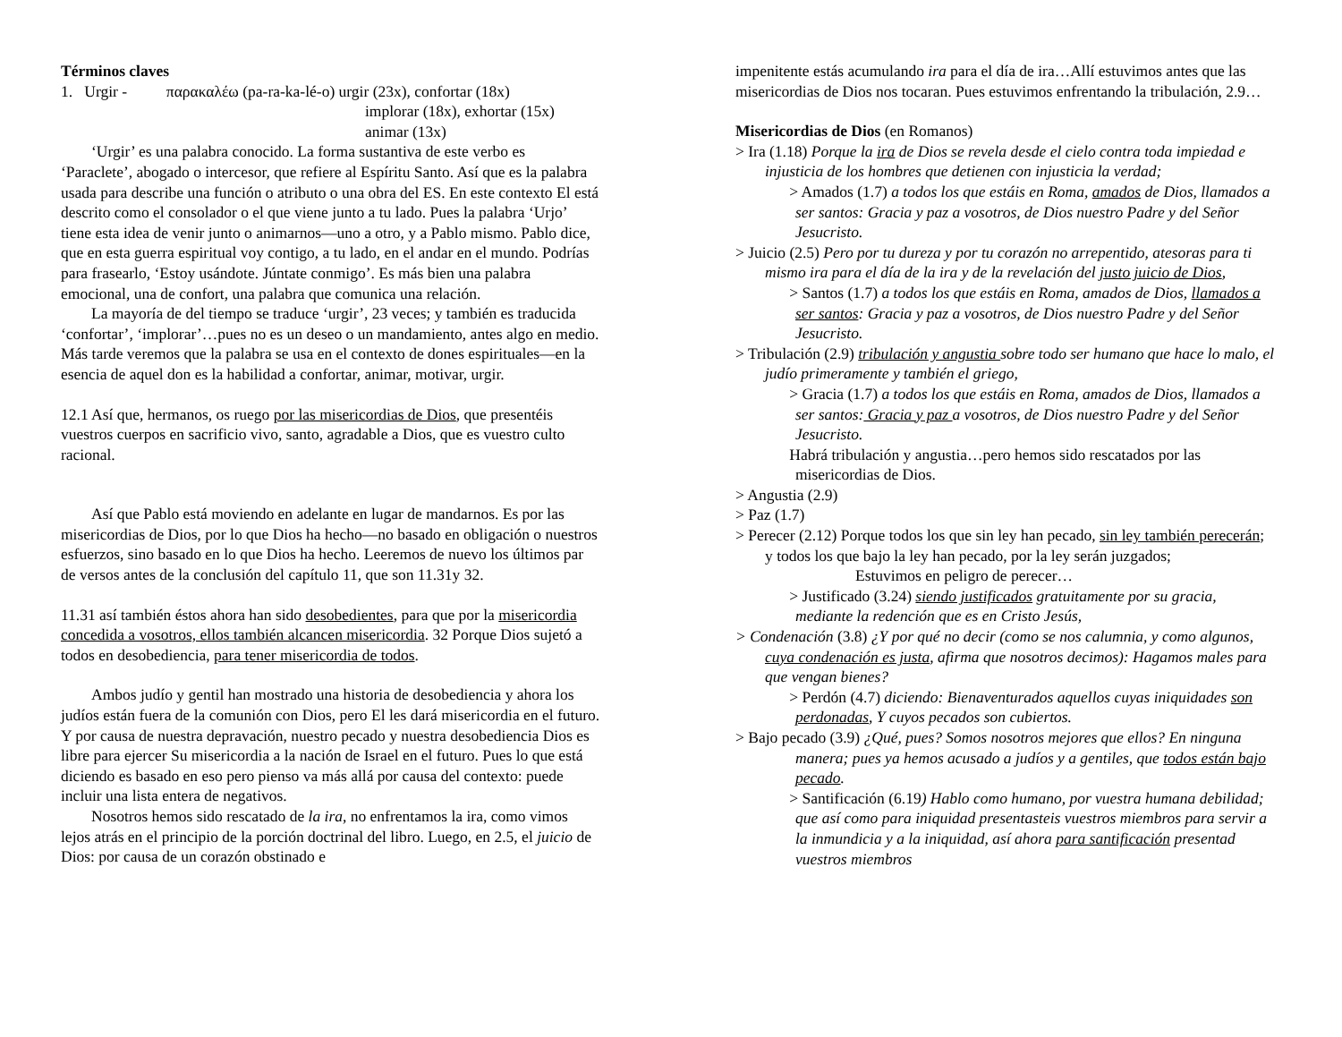Términos claves
1. Urgir - παρακαλέω (pa-ra-ka-lé-o) urgir (23x), confortar (18x)
implorar (18x), exhortar (15x)
animar (13x)
‘Urgir’ es una palabra conocido. La forma sustantiva de este verbo es ‘Paraclete’, abogado o intercesor, que refiere al Espíritu Santo. Así que es la palabra usada para describe una función o atributo o una obra del ES. En este contexto El está descrito como el consolador o el que viene junto a tu lado. Pues la palabra ‘Urjo’ tiene esta idea de venir junto o animarnos—uno a otro, y a Pablo mismo. Pablo dice, que en esta guerra espiritual voy contigo, a tu lado, en el andar en el mundo. Podrías para frasearlo, ‘Estoy usándote. Júntate conmigo’. Es más bien una palabra emocional, una de confort, una palabra que comunica una relación.
La mayoría de del tiempo se traduce ‘urgir’, 23 veces; y también es traducida ‘confortar’, ‘implorar’…pues no es un deseo o un mandamiento, antes algo en medio. Más tarde veremos que la palabra se usa en el contexto de dones espirituales—en la esencia de aquel don es la habilidad a confortar, animar, motivar, urgir.
12.1 Así que, hermanos, os ruego por las misericordias de Dios, que presentéis vuestros cuerpos en sacrificio vivo, santo, agradable a Dios, que es vuestro culto racional.
Así que Pablo está moviendo en adelante en lugar de mandarnos. Es por las misericordias de Dios, por lo que Dios ha hecho—no basado en obligación o nuestros esfuerzos, sino basado en lo que Dios ha hecho. Leeremos de nuevo los últimos par de versos antes de la conclusión del capítulo 11, que son 11.31y 32.
11.31 así también éstos ahora han sido desobedientes, para que por la misericordia concedida a vosotros, ellos también alcancen misericordia. 32 Porque Dios sujetó a todos en desobediencia, para tener misericordia de todos.
Ambos judío y gentil han mostrado una historia de desobediencia y ahora los judíos están fuera de la comunión con Dios, pero El les dará misericordia en el futuro. Y por causa de nuestra depravación, nuestro pecado y nuestra desobediencia Dios es libre para ejercer Su misericordia a la nación de Israel en el futuro. Pues lo que está diciendo es basado en eso pero pienso va más allá por causa del contexto: puede incluir una lista entera de negativos.
Nosotros hemos sido rescatado de la ira, no enfrentamos la ira, como vimos lejos atrás en el principio de la porción doctrinal del libro. Luego, en 2.5, el juicio de Dios: por causa de un corazón obstinado e
impenitente estás acumulando ira para el día de ira…Allí estuvimos antes que las misericordias de Dios nos tocaran. Pues estuvimos enfrentando la tribulación, 2.9…
Misericordias de Dios (en Romanos)
> Ira (1.18) Porque la ira de Dios se revela desde el cielo contra toda impiedad e injusticia de los hombres que detienen con injusticia la verdad;
> Amados (1.7) a todos los que estáis en Roma, amados de Dios, llamados a ser santos: Gracia y paz a vosotros, de Dios nuestro Padre y del Señor Jesucristo.
> Juicio (2.5) Pero por tu dureza y por tu corazón no arrepentido, atesoras para ti mismo ira para el día de la ira y de la revelación del justo juicio de Dios,
> Santos (1.7) a todos los que estáis en Roma, amados de Dios, llamados a ser santos: Gracia y paz a vosotros, de Dios nuestro Padre y del Señor Jesucristo.
> Tribulación (2.9) tribulación y angustia sobre todo ser humano que hace lo malo, el judío primeramente y también el griego,
> Gracia (1.7) a todos los que estáis en Roma, amados de Dios, llamados a ser santos: Gracia y paz a vosotros, de Dios nuestro Padre y del Señor Jesucristo.
Habrá tribulación y angustia…pero hemos sido rescatados por las misericordias de Dios.
> Angustia (2.9)
> Paz (1.7)
> Perecer (2.12) Porque todos los que sin ley han pecado, sin ley también perecerán; y todos los que bajo la ley han pecado, por la ley serán juzgados;
Estuvimos en peligro de perecer…
> Justificado (3.24) siendo justificados gratuitamente por su gracia, mediante la redención que es en Cristo Jesús,
> Condenación (3.8) ¿Y por qué no decir (como se nos calumnia, y como algunos, cuya condenación es justa, afirma que nosotros decimos): Hagamos males para que vengan bienes?
> Perdón (4.7) diciendo: Bienaventurados aquellos cuyas iniquidades son perdonadas, Y cuyos pecados son cubiertos.
> Bajo pecado (3.9) ¿Qué, pues? Somos nosotros mejores que ellos? En ninguna manera; pues ya hemos acusado a judíos y a gentiles, que todos están bajo pecado.
> Santificación (6.19) Hablo como humano, por vuestra humana debilidad; que así como para iniquidad presentasteis vuestros miembros para servir a la inmundicia y a la iniquidad, así ahora para santificación presentad vuestros miembros